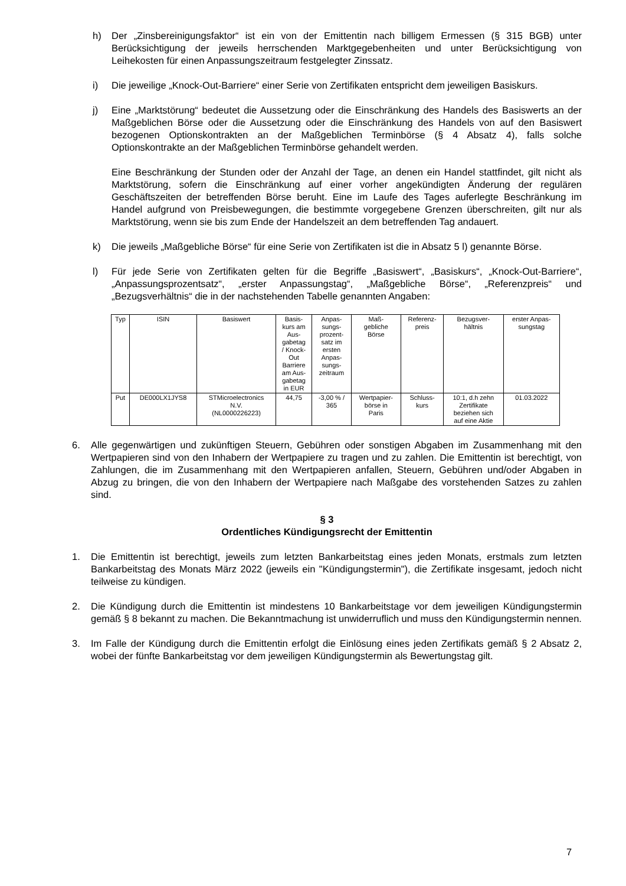h) Der „Zinsbereinigungsfaktor“ ist ein von der Emittentin nach billigem Ermessen (§ 315 BGB) unter Berücksichtigung der jeweils herrschenden Marktgegebenheiten und unter Berücksichtigung von Leihekosten für einen Anpassungszeitraum festgelegter Zinssatz.
i) Die jeweilige „Knock-Out-Barriere“ einer Serie von Zertifikaten entspricht dem jeweiligen Basiskurs.
j) Eine „Marktstörung“ bedeutet die Aussetzung oder die Einschränkung des Handels des Basiswerts an der Maßgeblichen Börse oder die Aussetzung oder die Einschränkung des Handels von auf den Basiswert bezogenen Optionskontrakten an der Maßgeblichen Terminbörse (§ 4 Absatz 4), falls solche Optionskontrakte an der Maßgeblichen Terminbörse gehandelt werden.
Eine Beschränkung der Stunden oder der Anzahl der Tage, an denen ein Handel stattfindet, gilt nicht als Marktstörung, sofern die Einschränkung auf einer vorher angekündigten Änderung der regulären Geschäftszeiten der betreffenden Börse beruht. Eine im Laufe des Tages auferlegte Beschränkung im Handel aufgrund von Preisbewegungen, die bestimmte vorgegebene Grenzen überschreiten, gilt nur als Marktstörung, wenn sie bis zum Ende der Handelszeit an dem betreffenden Tag andauert.
k) Die jeweils „Maßgebliche Börse“ für eine Serie von Zertifikaten ist die in Absatz 5 l) genannte Börse.
l) Für jede Serie von Zertifikaten gelten für die Begriffe „Basiswert“, „Basiskurs“, „Knock-Out-Barriere“, „Anpassungsprozentsatz“, „erster Anpassungstag“, „Maßgebliche Börse“, „Referenzpreis“ und „Bezugsverhältnis“ die in der nachstehenden Tabelle genannten Angaben:
| Typ | ISIN | Basiswert | Basis- kurs am Aus- gabetag / Knock- Out Barriere am Aus- gabetag in EUR | Anpas- sungs- prozent- satz im ersten Anpas- sungs- zeitraum | Maß- gebliche Börse | Referenz- preis | Bezugsver- hältnis | erster Anpas- sungstag |
| --- | --- | --- | --- | --- | --- | --- | --- | --- |
| Put | DE000LX1JYS8 | STMicroelectronics N.V. (NL0000226223) | 44,75 | -3,00 % / 365 | Wertpapier- börse in Paris | Schluss- kurs | 10:1, d.h zehn Zertifikate beziehen sich auf eine Aktie | 01.03.2022 |
6. Alle gegenwärtigen und zukünftigen Steuern, Gebühren oder sonstigen Abgaben im Zusammenhang mit den Wertpapieren sind von den Inhabern der Wertpapiere zu tragen und zu zahlen. Die Emittentin ist berechtigt, von Zahlungen, die im Zusammenhang mit den Wertpapieren anfallen, Steuern, Gebühren und/oder Abgaben in Abzug zu bringen, die von den Inhabern der Wertpapiere nach Maßgabe des vorstehenden Satzes zu zahlen sind.
§ 3
Ordentliches Kündigungsrecht der Emittentin
1. Die Emittentin ist berechtigt, jeweils zum letzten Bankarbeitstag eines jeden Monats, erstmals zum letzten Bankarbeitstag des Monats März 2022 (jeweils ein "Kündigungstermin"), die Zertifikate insgesamt, jedoch nicht teilweise zu kündigen.
2. Die Kündigung durch die Emittentin ist mindestens 10 Bankarbeitstage vor dem jeweiligen Kündigungstermin gemäß § 8 bekannt zu machen. Die Bekanntmachung ist unwiderruflich und muss den Kündigungstermin nennen.
3. Im Falle der Kündigung durch die Emittentin erfolgt die Einlösung eines jeden Zertifikats gemäß § 2 Absatz 2, wobei der fünfte Bankarbeitstag vor dem jeweiligen Kündigungstermin als Bewertungstag gilt.
7